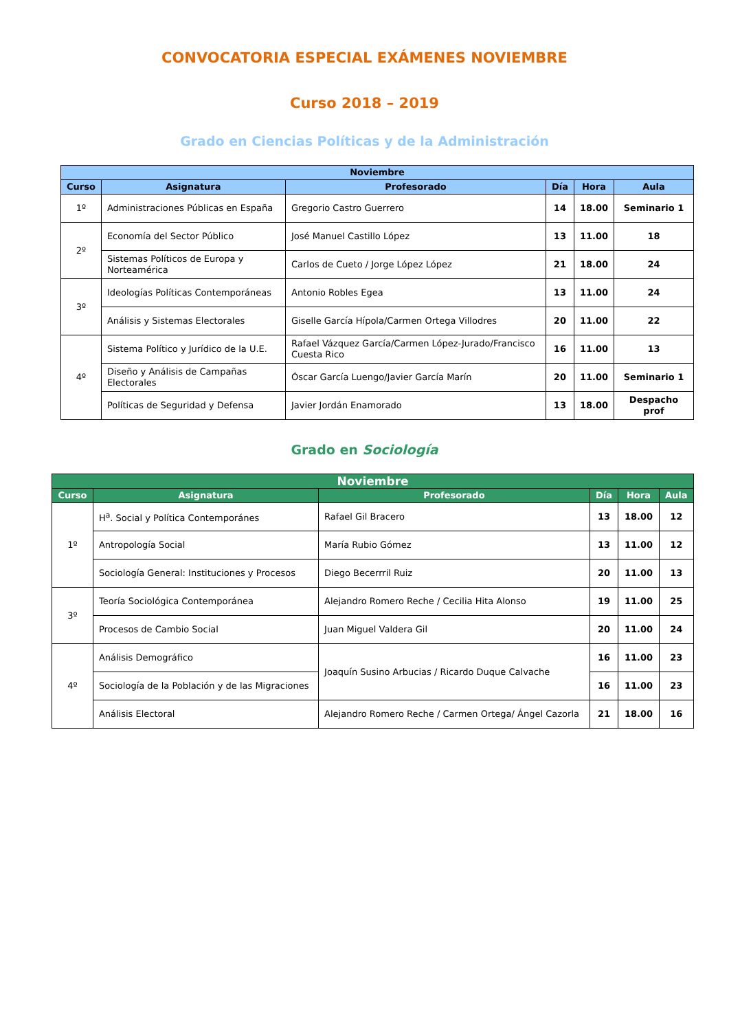CONVOCATORIA ESPECIAL EXÁMENES NOVIEMBRE
Curso 2018 – 2019
Grado en Ciencias Políticas y de la Administración
| Noviembre | | | | | |
| --- | --- | --- | --- | --- | --- |
| Curso | Asignatura | Profesorado | Día | Hora | Aula |
| 1º | Administraciones Públicas en España | Gregorio Castro Guerrero | 14 | 18.00 | Seminario 1 |
| 2º | Economía del Sector Público | José Manuel Castillo López | 13 | 11.00 | 18 |
| | Sistemas Políticos de Europa y Norteamérica | Carlos de Cueto / Jorge López López | 21 | 18.00 | 24 |
| 3º | Ideologías Políticas Contemporáneas | Antonio Robles Egea | 13 | 11.00 | 24 |
| | Análisis y Sistemas Electorales | Giselle García Hípola/Carmen Ortega Villodres | 20 | 11.00 | 22 |
| 4º | Sistema Político y Jurídico de la U.E. | Rafael Vázquez García/Carmen López-Jurado/Francisco Cuesta Rico | 16 | 11.00 | 13 |
| | Diseño y Análisis de Campañas Electorales | Óscar García Luengo/Javier García Marín | 20 | 11.00 | Seminario 1 |
| | Políticas de Seguridad y Defensa | Javier Jordán Enamorado | 13 | 18.00 | Despacho prof |
Grado en Sociología
| Noviembre | | | | | |
| --- | --- | --- | --- | --- | --- |
| Curso | Asignatura | Profesorado | Día | Hora | Aula |
| 1º | H<sup>a</sup>. Social y Política Contemporánes | Rafael Gil Bracero | 13 | 18.00 | 12 |
| | Antropología Social | María Rubio Gómez | 13 | 11.00 | 12 |
| | Sociología General: Instituciones y Procesos | Diego Becerrril Ruiz | 20 | 11.00 | 13 |
| 3º | Teoría Sociológica Contemporánea | Alejandro Romero Reche / Cecilia Hita Alonso | 19 | 11.00 | 25 |
| | Procesos de Cambio Social | Juan Miguel Valdera Gil | 20 | 11.00 | 24 |
| 4º | Análisis Demográfico | Joaquín Susino Arbucias / Ricardo Duque Calvache | 16 | 11.00 | 23 |
| | Sociología de la Población y de las Migraciones | | 16 | 11.00 | 23 |
| | Análisis Electoral | Alejandro Romero Reche / Carmen Ortega/ Ángel Cazorla | 21 | 18.00 | 16 |